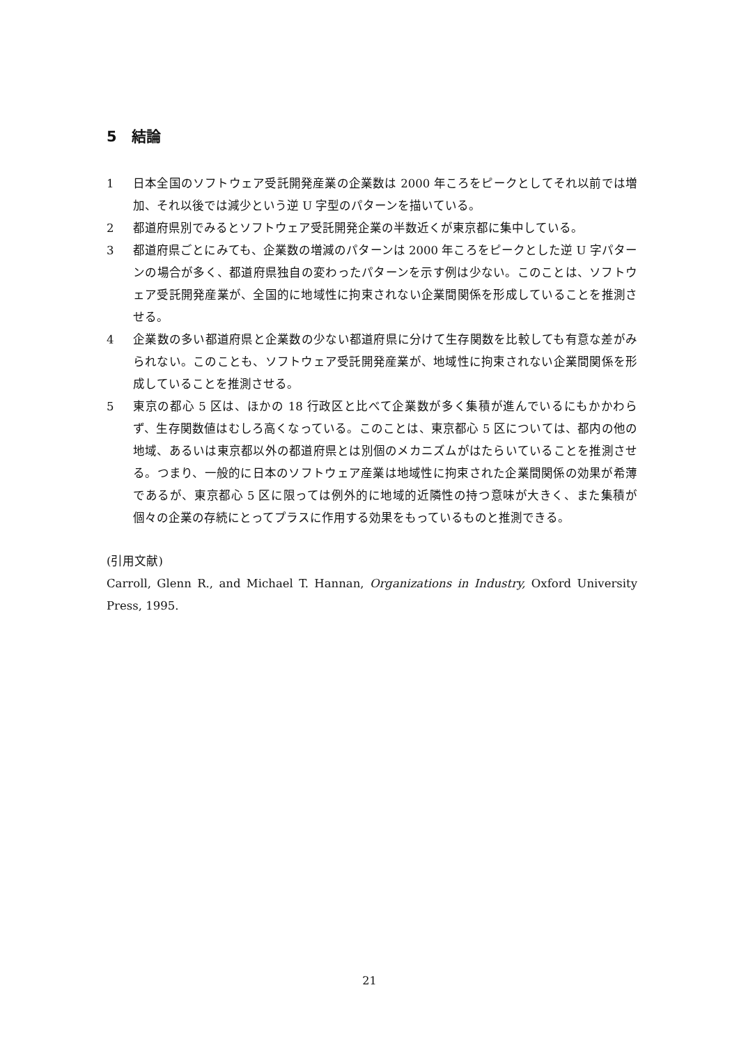5　結論
1 日本全国のソフトウェア受託開発産業の企業数は 2000 年ころをピークとしてそれ以前では増加、それ以後では減少という逆 U 字型のパターンを描いている。
2 都道府県別でみるとソフトウェア受託開発企業の半数近くが東京都に集中している。
3 都道府県ごとにみても、企業数の増減のパターンは 2000 年ころをピークとした逆 U 字パターンの場合が多く、都道府県独自の変わったパターンを示す例は少ない。このことは、ソフトウェア受託開発産業が、全国的に地域性に拘束されない企業間関係を形成していることを推測させる。
4 企業数の多い都道府県と企業数の少ない都道府県に分けて生存関数を比較しても有意な差がみられない。このことも、ソフトウェア受託開発産業が、地域性に拘束されない企業間関係を形成していることを推測させる。
5 東京の都心 5 区は、ほかの 18 行政区と比べて企業数が多く集積が進んでいるにもかかわらず、生存関数値はむしろ高くなっている。このことは、東京都心 5 区については、都内の他の地域、あるいは東京都以外の都道府県とは別個のメカニズムがはたらいていることを推測させる。つまり、一般的に日本のソフトウェア産業は地域性に拘束された企業間関係の効果が希薄であるが、東京都心 5 区に限っては例外的に地域的近隣性の持つ意味が大きく、また集積が個々の企業の存続にとってプラスに作用する効果をもっているものと推測できる。
(引用文献)
Carroll, Glenn R., and Michael T. Hannan, Organizations in Industry, Oxford University Press, 1995.
21